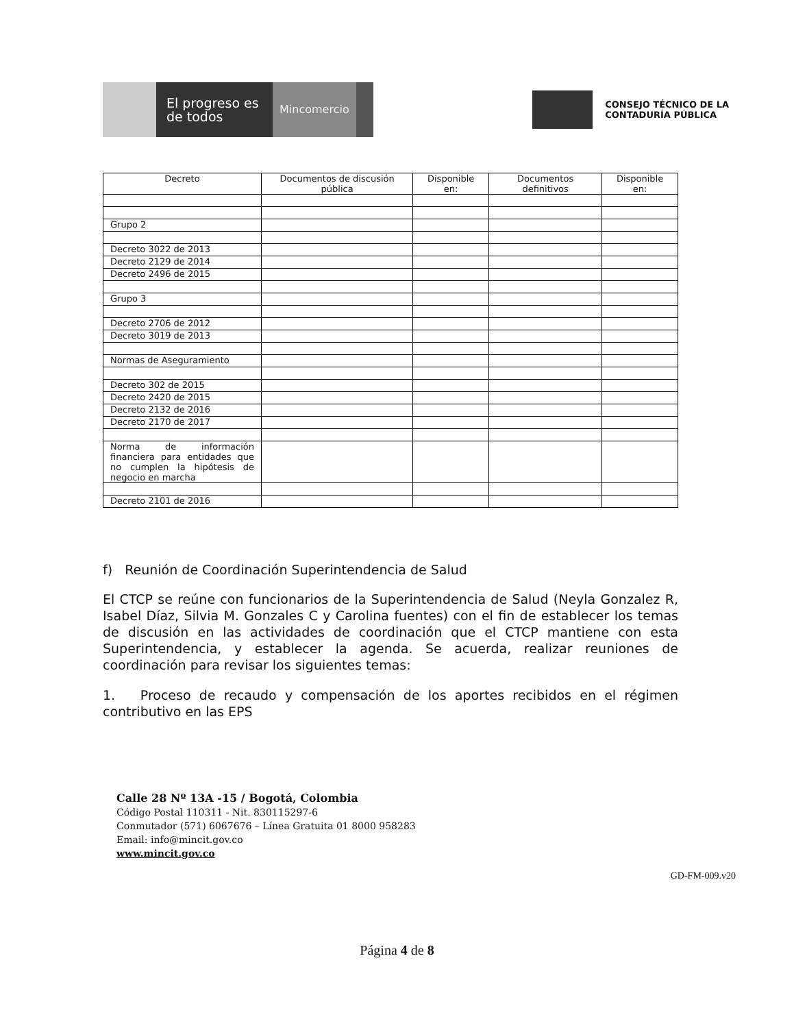El progreso es de todos
Mincomercio
CONSEJO TÉCNICO DE LA
CONTADURÍA PÚBLICA
| Decreto | Documentos de discusión pública | Disponible en: | Documentos definitivos | Disponible en: |
| --- | --- | --- | --- | --- |
| Grupo 2 | | | | |
| Decreto 3022 de 2013 | | | | |
| Decreto 2129 de 2014 | | | | |
| Decreto 2496 de 2015 | | | | |
| Grupo 3 | | | | |
| Decreto 2706 de 2012 | | | | |
| Decreto 3019 de 2013 | | | | |
| Normas de Aseguramiento | | | | |
| Decreto 302 de 2015 | | | | |
| Decreto 2420 de 2015 | | | | |
| Decreto 2132 de 2016 | | | | |
| Decreto 2170 de 2017 | | | | |
| Norma de información financiera para entidades que no cumplen la hipótesis de negocio en marcha | | | | |
| Decreto 2101 de 2016 | | | | |
f) Reunión de Coordinación Superintendencia de Salud
El CTCP se reúne con funcionarios de la Superintendencia de Salud (Neyla Gonzalez R, Isabel Díaz, Silvia M. Gonzales C y Carolina fuentes) con el fin de establecer los temas de discusión en las actividades de coordinación que el CTCP mantiene con esta Superintendencia, y establecer la agenda. Se acuerda, realizar reuniones de coordinación para revisar los siguientes temas:
1. Proceso de recaudo y compensación de los aportes recibidos en el régimen contributivo en las EPS
Calle 28 Nº 13A -15 / Bogotá, Colombia
Código Postal 110311 - Nit. 830115297-6
Conmutador (571) 6067676 – Línea Gratuita 01 8000 958283
Email: info@mincit.gov.co
www.mincit.gov.co
GD-FM-009.v20
Página 4 de 8